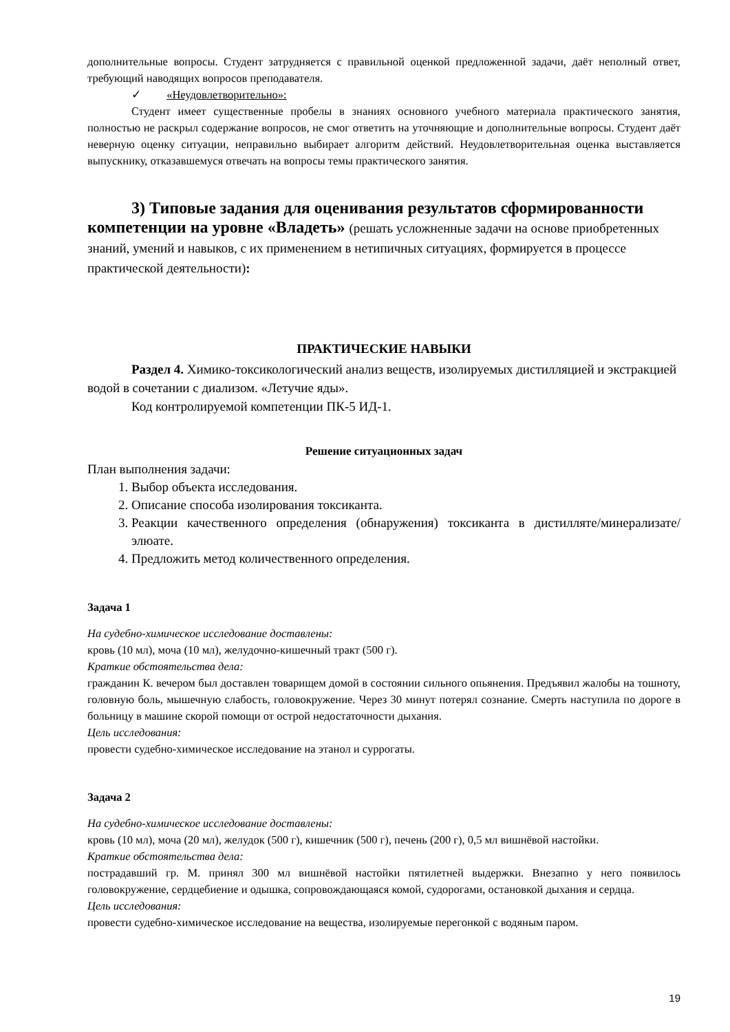дополнительные вопросы. Студент затрудняется с правильной оценкой предложенной задачи, даёт неполный ответ, требующий наводящих вопросов преподавателя.
✓ «Неудовлетворительно»:
Студент имеет существенные пробелы в знаниях основного учебного материала практического занятия, полностью не раскрыл содержание вопросов, не смог ответить на уточняющие и дополнительные вопросы. Студент даёт неверную оценку ситуации, неправильно выбирает алгоритм действий. Неудовлетворительная оценка выставляется выпускнику, отказавшемуся отвечать на вопросы темы практического занятия.
3) Типовые задания для оценивания результатов сформированности компетенции на уровне «Владеть» (решать усложненные задачи на основе приобретенных знаний, умений и навыков, с их применением в нетипичных ситуациях, формируется в процессе практической деятельности):
ПРАКТИЧЕСКИЕ НАВЫКИ
Раздел 4. Химико-токсикологический анализ веществ, изолируемых дистилляцией и экстракцией водой в сочетании с диализом. «Летучие яды».
Код контролируемой компетенции ПК-5 ИД-1.
Решение ситуационных задач
План выполнения задачи:
1. Выбор объекта исследования.
2. Описание способа изолирования токсиканта.
3. Реакции качественного определения (обнаружения) токсиканта в дистилляте/минерализате/элюате.
4. Предложить метод количественного определения.
Задача 1
На судебно-химическое исследование доставлены:
кровь (10 мл), моча (10 мл), желудочно-кишечный тракт (500 г).
Краткие обстоятельства дела:
гражданин К. вечером был доставлен товарищем домой в состоянии сильного опьянения. Предъявил жалобы на тошноту, головную боль, мышечную слабость, головокружение. Через 30 минут потерял сознание. Смерть наступила по дороге в больницу в машине скорой помощи от острой недостаточности дыхания.
Цель исследования:
провести судебно-химическое исследование на этанол и суррогаты.
Задача 2
На судебно-химическое исследование доставлены:
кровь (10 мл), моча (20 мл), желудок (500 г), кишечник (500 г), печень (200 г), 0,5 мл вишнёвой настойки.
Краткие обстоятельства дела:
пострадавший гр. М. принял 300 мл вишнёвой настойки пятилетней выдержки. Внезапно у него появилось головокружение, сердцебиение и одышка, сопровождающаяся комой, судорогами, остановкой дыхания и сердца.
Цель исследования:
провести судебно-химическое исследование на вещества, изолируемые перегонкой с водяным паром.
19